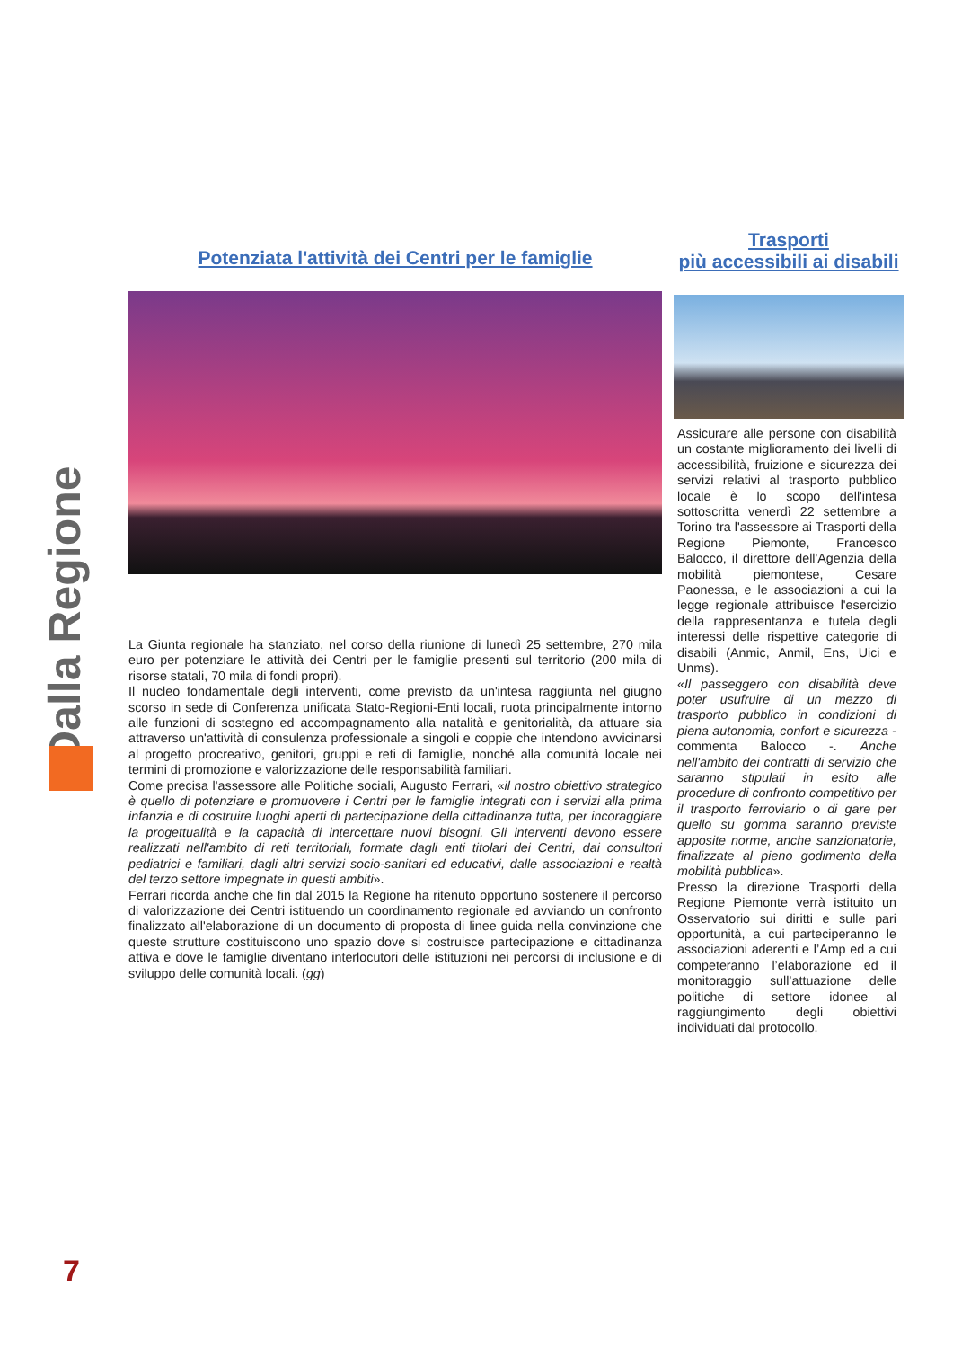Potenziata l'attività dei Centri per le famiglie
La Giunta regionale ha stanziato, nel corso della riunione di lunedì 25 settembre, 270 mila euro per potenziare le attività dei Centri per le famiglie presenti sul territorio (200 mila di risorse statali, 70 mila di fondi propri).
Il nucleo fondamentale degli interventi, come previsto da un'intesa raggiunta nel giugno scorso in sede di Conferenza unificata Stato-Regioni-Enti locali, ruota principalmente intorno alle funzioni di sostegno ed accompagnamento alla natalità e genitorialità, da attuare sia attraverso un'attività di consulenza professionale a singoli e coppie che intendono avvicinarsi al progetto procreativo, genitori, gruppi e reti di famiglie, nonché alla comunità locale nei termini di promozione e valorizzazione delle responsabilità familiari.
Come precisa l'assessore alle Politiche sociali, Augusto Ferrari, «il nostro obiettivo strategico è quello di potenziare e promuovere i Centri per le famiglie integrati con i servizi alla prima infanzia e di costruire luoghi aperti di partecipazione della cittadinanza tutta, per incoraggiare la progettualità e la capacità di intercettare nuovi bisogni. Gli interventi devono essere realizzati nell'ambito di reti territoriali, formate dagli enti titolari dei Centri, dai consultori pediatrici e familiari, dagli altri servizi socio-sanitari ed educativi, dalle associazioni e realtà del terzo settore impegnate in questi ambiti».
Ferrari ricorda anche che fin dal 2015 la Regione ha ritenuto opportuno sostenere il percorso di valorizzazione dei Centri istituendo un coordinamento regionale ed avviando un confronto finalizzato all'elaborazione di un documento di proposta di linee guida nella convinzione che queste strutture costituiscono uno spazio dove si costruisce partecipazione e cittadinanza attiva e dove le famiglie diventano interlocutori delle istituzioni nei percorsi di inclusione e di sviluppo delle comunità locali. (gg)
Trasporti
più accessibili ai disabili
Assicurare alle persone con disabilità un costante miglioramento dei livelli di accessibilità, fruizione e sicurezza dei servizi relativi al trasporto pubblico locale è lo scopo dell'intesa sottoscritta venerdì 22 settembre a Torino tra l'assessore ai Trasporti della Regione Piemonte, Francesco Balocco, il direttore dell'Agenzia della mobilità piemontese, Cesare Paonessa, e le associazioni a cui la legge regionale attribuisce l'esercizio della rappresentanza e tutela degli interessi delle rispettive categorie di disabili (Anmic, Anmil, Ens, Uici e Unms).
«Il passeggero con disabilità deve poter usufruire di un mezzo di trasporto pubblico in condizioni di piena autonomia, confort e sicurezza - commenta Balocco -. Anche nell'ambito dei contratti di servizio che saranno stipulati in esito alle procedure di confronto competitivo per il trasporto ferroviario o di gare per quello su gomma saranno previste apposite norme, anche sanzionatorie, finalizzate al pieno godimento della mobilità pubblica».
Presso la direzione Trasporti della Regione Piemonte verrà istituito un Osservatorio sui diritti e sulle pari opportunità, a cui parteciperanno le associazioni aderenti e l’Amp ed a cui competeranno l’elaborazione ed il monitoraggio sull’attuazione delle politiche di settore idonee al raggiungimento degli obiettivi individuati dal protocollo.
Dalla Regione
7